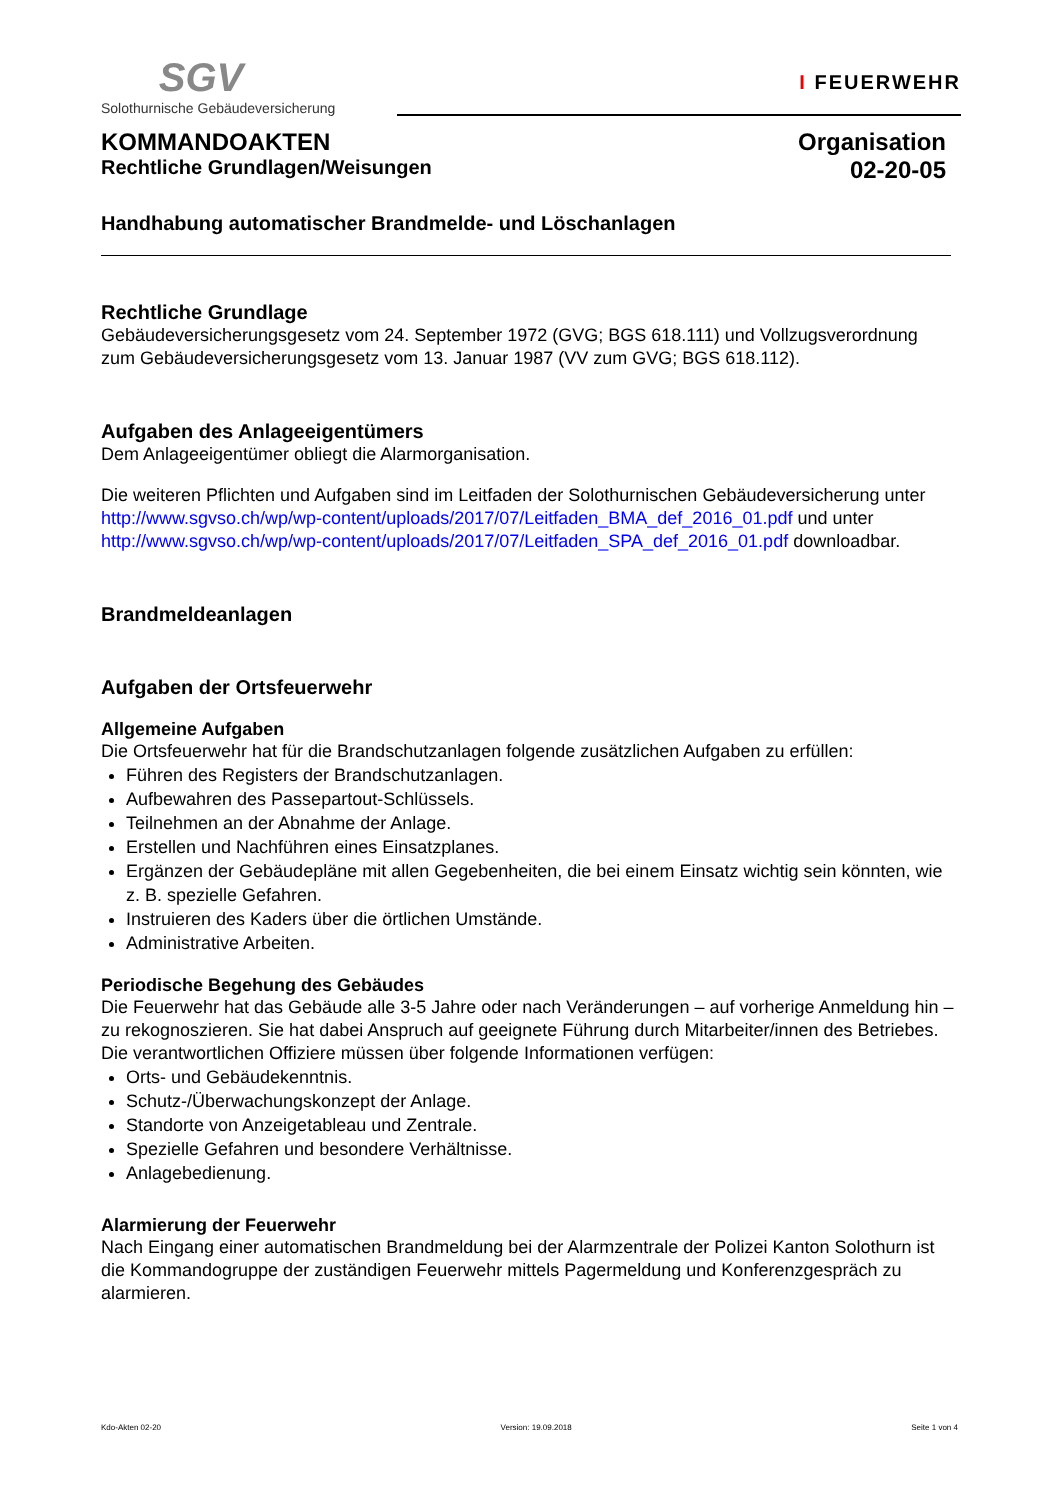SGV
Solothurnische Gebäudeversicherung
I FEUERWEHR
KOMMANDOAKTEN
Rechtliche Grundlagen/Weisungen
Organisation
02-20-05
Handhabung automatischer Brandmelde- und Löschanlagen
Rechtliche Grundlage
Gebäudeversicherungsgesetz vom 24. September 1972 (GVG; BGS 618.111) und Vollzugsver­ordnung zum Gebäudeversicherungsgesetz vom 13. Januar 1987 (VV zum GVG; BGS 618.112).
Aufgaben des Anlageeigentümers
Dem Anlageeigentümer obliegt die Alarmorganisation.
Die weiteren Pflichten und Aufgaben sind im Leitfaden der Solothurnischen Gebäudeversicherung unter http://www.sgvso.ch/wp/wp-content/uploads/2017/07/Leitfaden_BMA_def_2016_01.pdf und unter http://www.sgvso.ch/wp/wp-content/uploads/2017/07/Leitfaden_SPA_def_2016_01.pdf downloadbar.
Brandmeldeanlagen
Aufgaben der Ortsfeuerwehr
Allgemeine Aufgaben
Die Ortsfeuerwehr hat für die Brandschutzanlagen folgende zusätzlichen Aufgaben zu erfüllen:
Führen des Registers der Brandschutzanlagen.
Aufbewahren des Passepartout-Schlüssels.
Teilnehmen an der Abnahme der Anlage.
Erstellen und Nachführen eines Einsatzplanes.
Ergänzen der Gebäudepläne mit allen Gegebenheiten, die bei einem Einsatz wichtig sein könn­ten, wie z. B. spezielle Gefahren.
Instruieren des Kaders über die örtlichen Umstände.
Administrative Arbeiten.
Periodische Begehung des Gebäudes
Die Feuerwehr hat das Gebäude alle 3-5 Jahre oder nach Veränderungen – auf vorherige Anmel­dung hin – zu rekognoszieren. Sie hat dabei Anspruch auf geeignete Führung durch Mitarbei­ter/innen des Betriebes. Die verantwortlichen Offiziere müssen über folgende Informationen verfü­gen:
Orts- und Gebäudekenntnis.
Schutz-/Überwachungskonzept der Anlage.
Standorte von Anzeigetableau und Zentrale.
Spezielle Gefahren und besondere Verhältnisse.
Anlagebedienung.
Alarmierung der Feuerwehr
Nach Eingang einer automatischen Brandmeldung bei der Alarmzentrale der Polizei Kanton Solo­thurn ist die Kommandogruppe der zuständigen Feuerwehr mittels Pagermeldung und Konferenz­gespräch zu alarmieren.
Kdo-Akten 02-20 Version: 19.09.2018 Seite 1 von 4